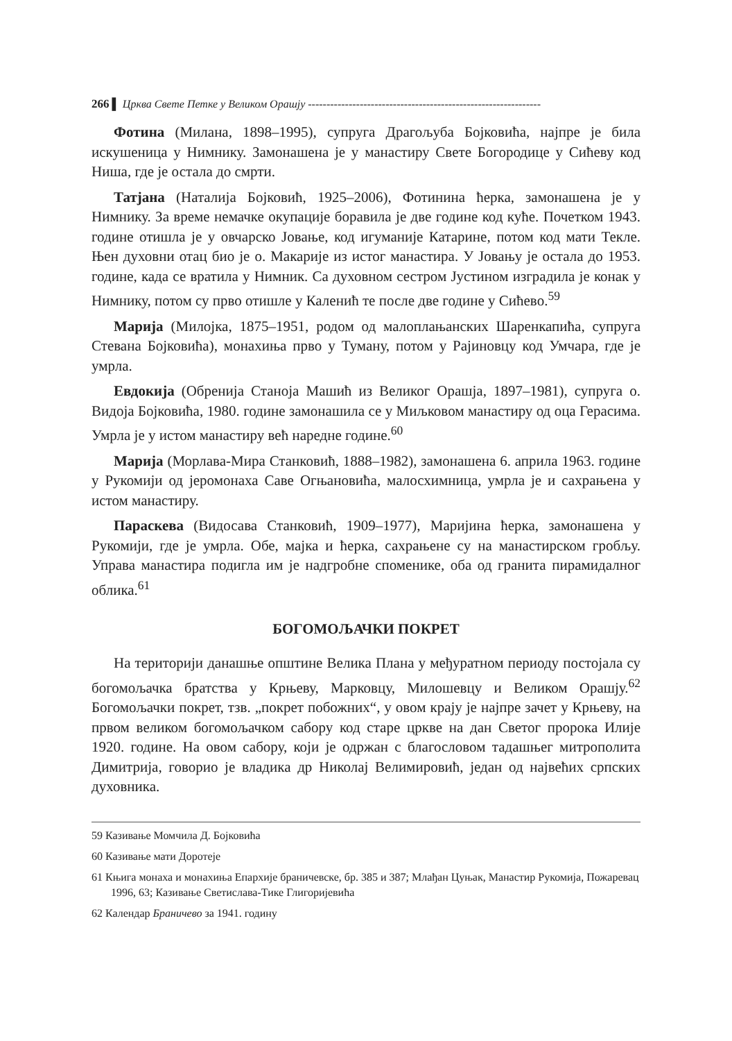266 ▌ Црква Свете Петке у Великом Орашју ---------------------------------------------------------------
Фотина (Милана, 1898–1995), супруга Драгољуба Бојковића, најпре је била искушеница у Нимнику. Замонашена је у манастиру Свете Богородице у Сићеву код Ниша, где је остала до смрти.
Татјана (Наталија Бојковић, 1925–2006), Фотинина ћерка, замонашена је у Нимнику. За време немачке окупације боравила је две године код куће. Почетком 1943. године отишла је у овчарско Јовање, код игуманије Катарине, потом код мати Текле. Њен духовни отац био је о. Макарије из истог манастира. У Јовању је остала до 1953. године, када се вратила у Нимник. Са духовном сестром Јустином изградила је конак у Нимнику, потом су прво отишле у Каленић те после две године у Сићево.<sup>59</sup>
Марија (Милојка, 1875–1951, родом од малоплањанских Шаренкапића, супруга Стевана Бојковића), монахиња прво у Туману, потом у Рајиновцу код Умчара, где је умрла.
Евдокија (Обренија Станоја Машић из Великог Орашја, 1897–1981), супруга о. Видоја Бојковића, 1980. године замонашила се у Миљковом манастиру од оца Герасима. Умрла је у истом манастиру већ наредне године.<sup>60</sup>
Марија (Морлава-Мира Станковић, 1888–1982), замонашена 6. априла 1963. године у Рукомији од јеромонаха Саве Огњановића, малосхимница, умрла је и сахрањена у истом манастиру.
Параскева (Видосава Станковић, 1909–1977), Маријина ћерка, замонашена у Рукомији, где је умрла. Обе, мајка и ћерка, сахрањене су на манастирском гробљу. Управа манастира подигла им је надгробне споменике, оба од гранита пирамидалног облика.<sup>61</sup>
БОГОМОЉАЧКИ ПОКРЕТ
На територији данашње општине Велика Плана у међуратном периоду постојала су богомољачка братства у Крњеву, Марковцу, Милошевцу и Великом Орашју.<sup>62</sup> Богомољачки покрет, тзв. „покрет побожних“, у овом крају је најпре зачет у Крњеву, на првом великом богомољачком сабору код старе цркве на дан Светог пророка Илије 1920. године. На овом сабору, који је одржан с благословом тадашњег митрополита Димитрија, говорио је владика др Николај Велимировић, један од највећих српских духовника.
59 Казивање Момчила Д. Бојковића
60 Казивање мати Доротеје
61 Књига монаха и монахиња Епархије браничевске, бр. 385 и 387; Млађан Цуњак, Манастир Рукомија, Пожаревац 1996, 63; Казивање Светислава-Тике Глигоријевића
62 Календар Браничево за 1941. годину